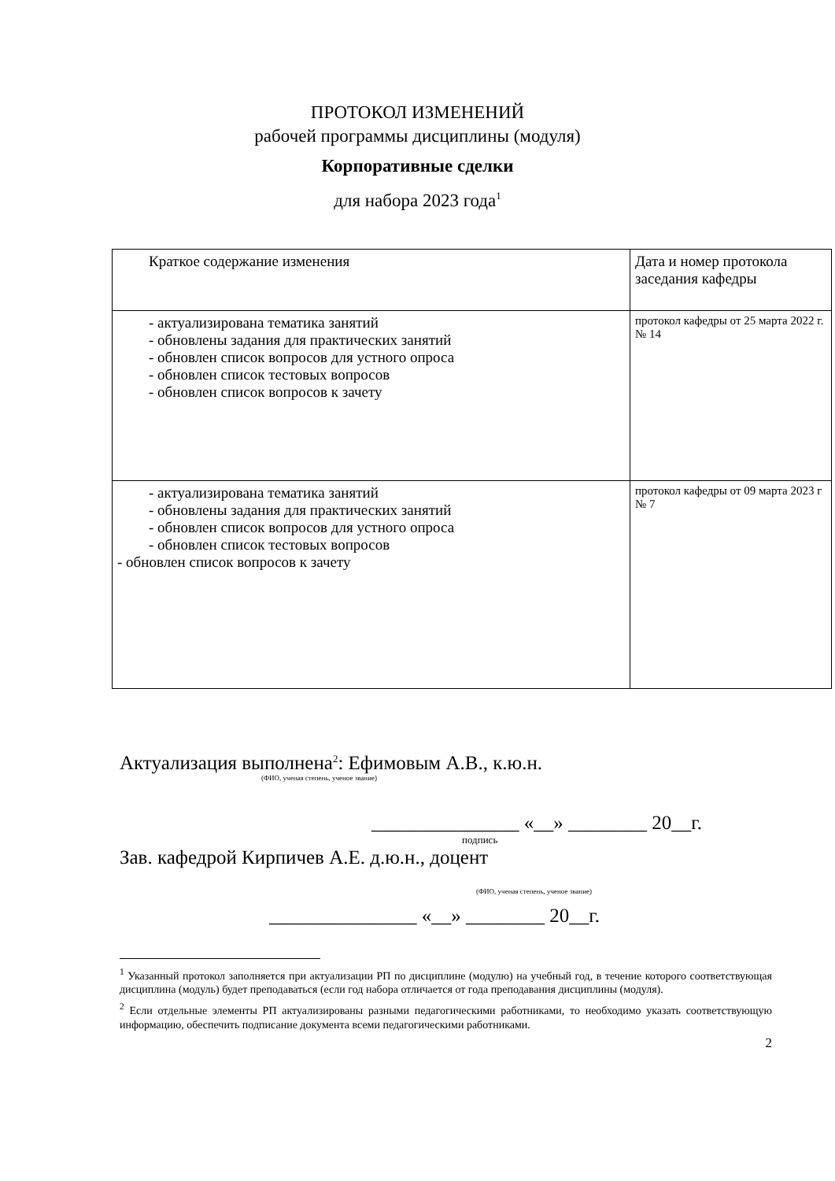ПРОТОКОЛ ИЗМЕНЕНИЙ
рабочей программы дисциплины (модуля)
Корпоративные сделки
для набора 2023 года<sup>1</sup>
| Краткое содержание изменения | Дата и номер протокола заседания кафедры |
| - актуализирована тематика занятий - обновлены задания для практических занятий - обновлен список вопросов для устного опроса - обновлен список тестовых вопросов - обновлен список вопросов к зачету | протокол кафедры от 25 марта 2022 г. № 14 |
| - актуализирована тематика занятий - обновлены задания для практических занятий - обновлен список вопросов для устного опроса - обновлен список тестовых вопросов - обновлен список вопросов к зачету | протокол кафедры от 09 марта 2023 г № 7 |
Актуализация выполнена<sup>2</sup>: Ефимовым А.В., к.ю.н.
(ФИО, ученая степень, ученое звание)
_______________ «__» ________ 20__г.
подпись
Зав. кафедрой Кирпичев А.Е. д.ю.н., доцент
(ФИО, ученая степень, ученое звание)
_______________ «__» ________ 20__г.
<sup>1</sup> Указанный протокол заполняется при актуализации РП по дисциплине (модулю) на учебный год, в течение которого соответствующая дисциплина (модуль) будет преподаваться (если год набора отличается от года преподавания дисциплины (модуля).
<sup>2</sup> Если отдельные элементы РП актуализированы разными педагогическими работниками, то необходимо указать соответствующую информацию, обеспечить подписание документа всеми педагогическими работниками.
2